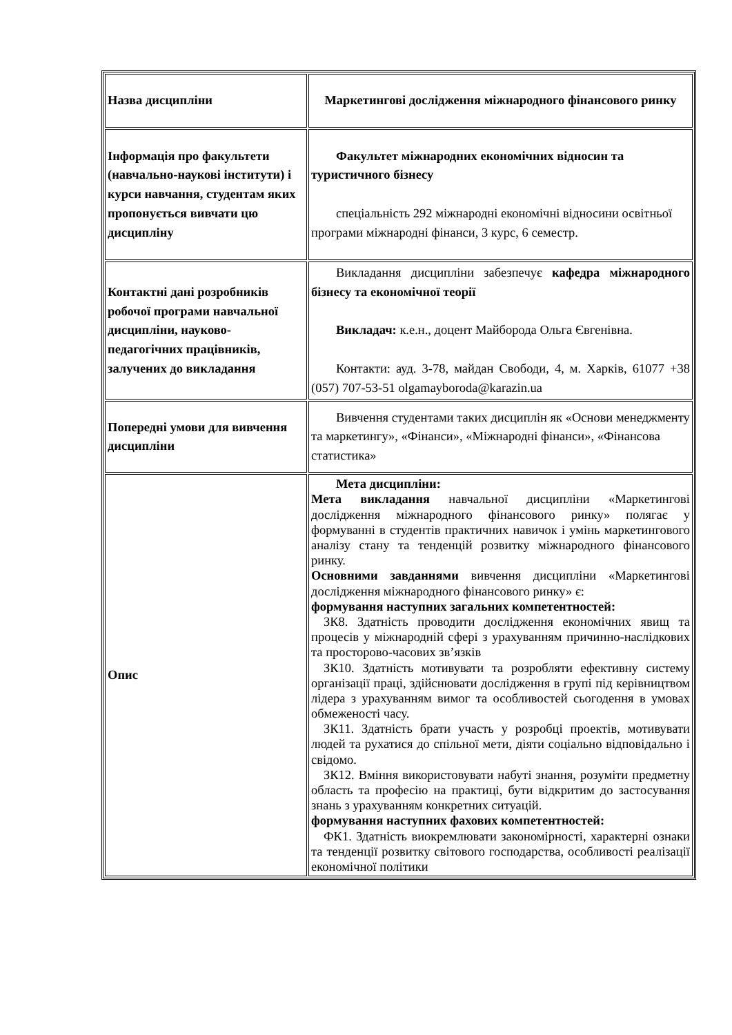| Назва дисципліни | Маркетингові дослідження міжнародного фінансового ринку |
| Інформація про факультети (навчально-наукові інститути) і курси навчання, студентам яких пропонується вивчати цю дисципліну | Факультет міжнародних економічних відносин та туристичного бізнесу спеціальність 292 міжнародні економічні відносини освітньої програми міжнародні фінанси, 3 курс, 6 семестр. |
| Контактні дані розробників робочої програми навчальної дисципліни, науково-педагогічних працівників, залучених до викладання | Викладання дисципліни забезпечує кафедра міжнародного бізнесу та економічної теорії Викладач: к.е.н., доцент Майборода Ольга Євгенівна. Контакти: ауд. 3-78, майдан Свободи, 4, м. Харків, 61077 +38 (057) 707-53-51 olgamayboroda@karazin.ua |
| Попередні умови для вивчення дисципліни | Вивчення студентами таких дисциплін як «Основи менеджменту та маркетингу», «Фінанси», «Міжнародні фінанси», «Фінансова статистика» |
| Опис | Мета дисципліни: Мета викладання навчальної дисципліни «Маркетингові дослідження міжнародного фінансового ринку» полягає у формуванні в студентів практичних навичок і умінь маркетингового аналізу стану та тенденцій розвитку міжнародного фінансового ринку. Основними завданнями вивчення дисципліни «Маркетингові дослідження міжнародного фінансового ринку» є: формування наступних загальних компетентностей: ЗК8. Здатність проводити дослідження економічних явищ та процесів у міжнародній сфері з урахуванням причинно-наслідкових та просторово-часових зв’язків ЗК10. Здатність мотивувати та розробляти ефективну систему організації праці, здійснювати дослідження в групі під керівництвом лідера з урахуванням вимог та особливостей сьогодення в умовах обмеженості часу. ЗК11. Здатність брати участь у розробці проектів, мотивувати людей та рухатися до спільної мети, діяти соціально відповідально і свідомо. ЗК12. Вміння використовувати набуті знання, розуміти предметну область та професію на практиці, бути відкритим до застосування знань з урахуванням конкретних ситуацій. формування наступних фахових компетентностей: ФК1. Здатність виокремлювати закономірності, характерні ознаки та тенденції розвитку світового господарства, особливості реалізації економічної політики |